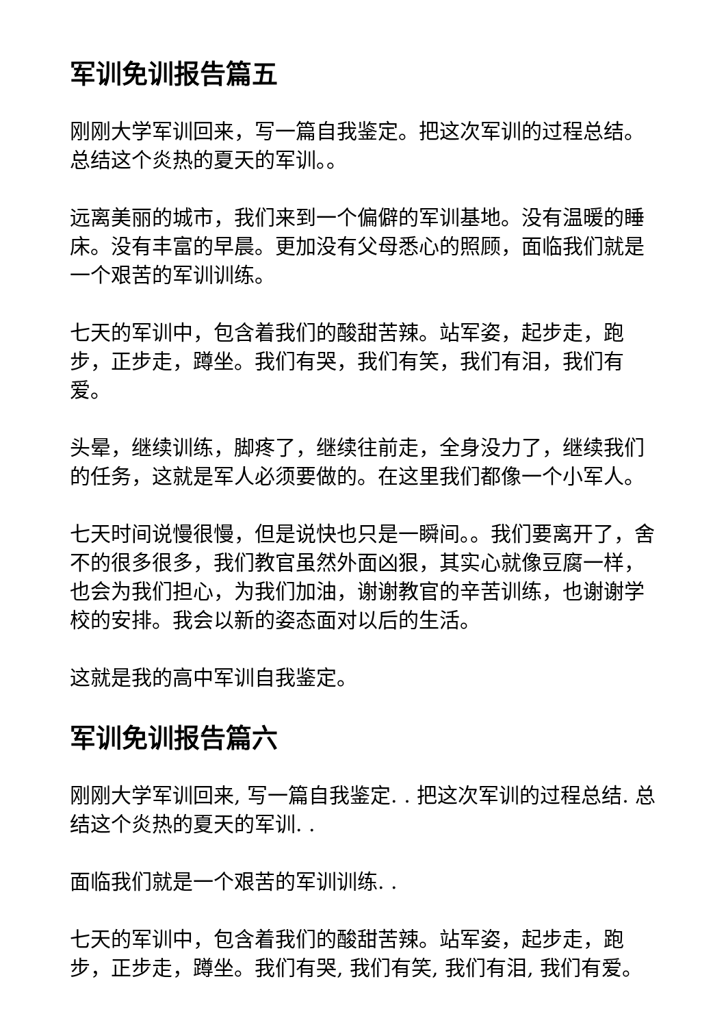军训免训报告篇五
刚刚大学军训回来，写一篇自我鉴定。把这次军训的过程总结。总结这个炎热的夏天的军训。。
远离美丽的城市，我们来到一个偏僻的军训基地。没有温暖的睡床。没有丰富的早晨。更加没有父母悉心的照顾，面临我们就是一个艰苦的军训训练。
七天的军训中，包含着我们的酸甜苦辣。站军姿，起步走，跑步，正步走，蹲坐。我们有哭，我们有笑，我们有泪，我们有爱。
头晕，继续训练，脚疼了，继续往前走，全身没力了，继续我们的任务，这就是军人必须要做的。在这里我们都像一个小军人。
七天时间说慢很慢，但是说快也只是一瞬间。。我们要离开了，舍不的很多很多，我们教官虽然外面凶狠，其实心就像豆腐一样，也会为我们担心，为我们加油，谢谢教官的辛苦训练，也谢谢学校的安排。我会以新的姿态面对以后的生活。
这就是我的高中军训自我鉴定。
军训免训报告篇六
刚刚大学军训回来, 写一篇自我鉴定. . 把这次军训的过程总结. 总结这个炎热的夏天的军训. .
面临我们就是一个艰苦的军训训练. .
七天的军训中，包含着我们的酸甜苦辣。站军姿，起步走，跑步，正步走，蹲坐。我们有哭, 我们有笑, 我们有泪, 我们有爱。